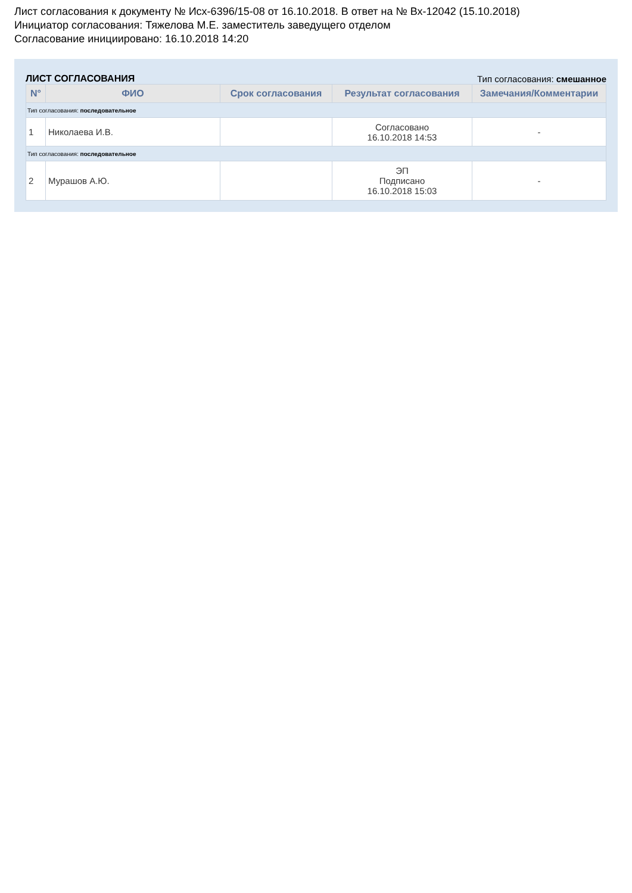Лист согласования к документу № Исх-6396/15-08 от 16.10.2018. В ответ на № Вх-12042 (15.10.2018)
Инициатор согласования: Тяжелова М.Е. заместитель заведущего отделом
Согласование инициировано: 16.10.2018 14:20
ЛИСТ СОГЛАСОВАНИЯ Тип согласования: смешанное
| N° | ФИО | Срок согласования | Результат согласования | Замечания/Комментарии |
| --- | --- | --- | --- | --- |
| Тип согласования: последовательное | | | | |
| 1 | Николаева И.В. | | Согласовано 16.10.2018 14:53 | - |
| Тип согласования: последовательное | | | | |
| 2 | Мурашов А.Ю. | | ЭП Подписано 16.10.2018 15:03 | - |